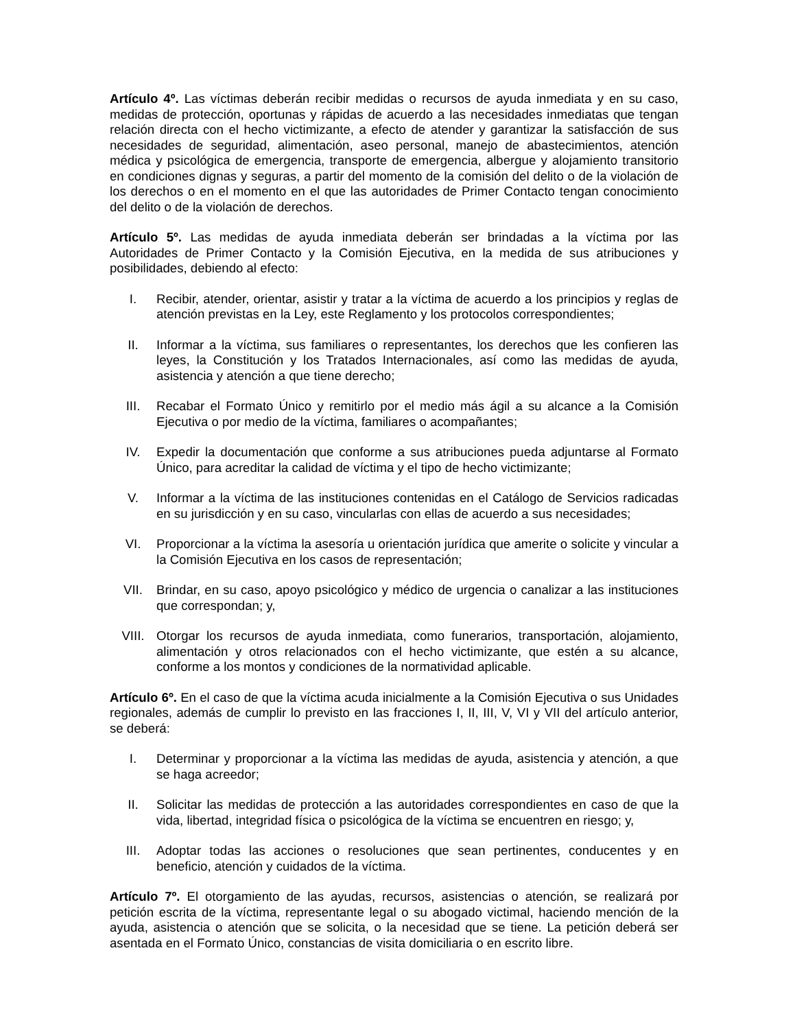Artículo 4º. Las víctimas deberán recibir medidas o recursos de ayuda inmediata y en su caso, medidas de protección, oportunas y rápidas de acuerdo a las necesidades inmediatas que tengan relación directa con el hecho victimizante, a efecto de atender y garantizar la satisfacción de sus necesidades de seguridad, alimentación, aseo personal, manejo de abastecimientos, atención médica y psicológica de emergencia, transporte de emergencia, albergue y alojamiento transitorio en condiciones dignas y seguras, a partir del momento de la comisión del delito o de la violación de los derechos o en el momento en el que las autoridades de Primer Contacto tengan conocimiento del delito o de la violación de derechos.
Artículo 5º. Las medidas de ayuda inmediata deberán ser brindadas a la víctima por las Autoridades de Primer Contacto y la Comisión Ejecutiva, en la medida de sus atribuciones y posibilidades, debiendo al efecto:
I. Recibir, atender, orientar, asistir y tratar a la víctima de acuerdo a los principios y reglas de atención previstas en la Ley, este Reglamento y los protocolos correspondientes;
II. Informar a la víctima, sus familiares o representantes, los derechos que les confieren las leyes, la Constitución y los Tratados Internacionales, así como las medidas de ayuda, asistencia y atención a que tiene derecho;
III. Recabar el Formato Único y remitirlo por el medio más ágil a su alcance a la Comisión Ejecutiva o por medio de la víctima, familiares o acompañantes;
IV. Expedir la documentación que conforme a sus atribuciones pueda adjuntarse al Formato Único, para acreditar la calidad de víctima y el tipo de hecho victimizante;
V. Informar a la víctima de las instituciones contenidas en el Catálogo de Servicios radicadas en su jurisdicción y en su caso, vincularlas con ellas de acuerdo a sus necesidades;
VI. Proporcionar a la víctima la asesoría u orientación jurídica que amerite o solicite y vincular a la Comisión Ejecutiva en los casos de representación;
VII. Brindar, en su caso, apoyo psicológico y médico de urgencia o canalizar a las instituciones que correspondan; y,
VIII. Otorgar los recursos de ayuda inmediata, como funerarios, transportación, alojamiento, alimentación y otros relacionados con el hecho victimizante, que estén a su alcance, conforme a los montos y condiciones de la normatividad aplicable.
Artículo 6º. En el caso de que la víctima acuda inicialmente a la Comisión Ejecutiva o sus Unidades regionales, además de cumplir lo previsto en las fracciones I, II, III, V, VI y VII del artículo anterior, se deberá:
I. Determinar y proporcionar a la víctima las medidas de ayuda, asistencia y atención, a que se haga acreedor;
II. Solicitar las medidas de protección a las autoridades correspondientes en caso de que la vida, libertad, integridad física o psicológica de la víctima se encuentren en riesgo; y,
III. Adoptar todas las acciones o resoluciones que sean pertinentes, conducentes y en beneficio, atención y cuidados de la víctima.
Artículo 7º. El otorgamiento de las ayudas, recursos, asistencias o atención, se realizará por petición escrita de la víctima, representante legal o su abogado victimal, haciendo mención de la ayuda, asistencia o atención que se solicita, o la necesidad que se tiene. La petición deberá ser asentada en el Formato Único, constancias de visita domiciliaria o en escrito libre.